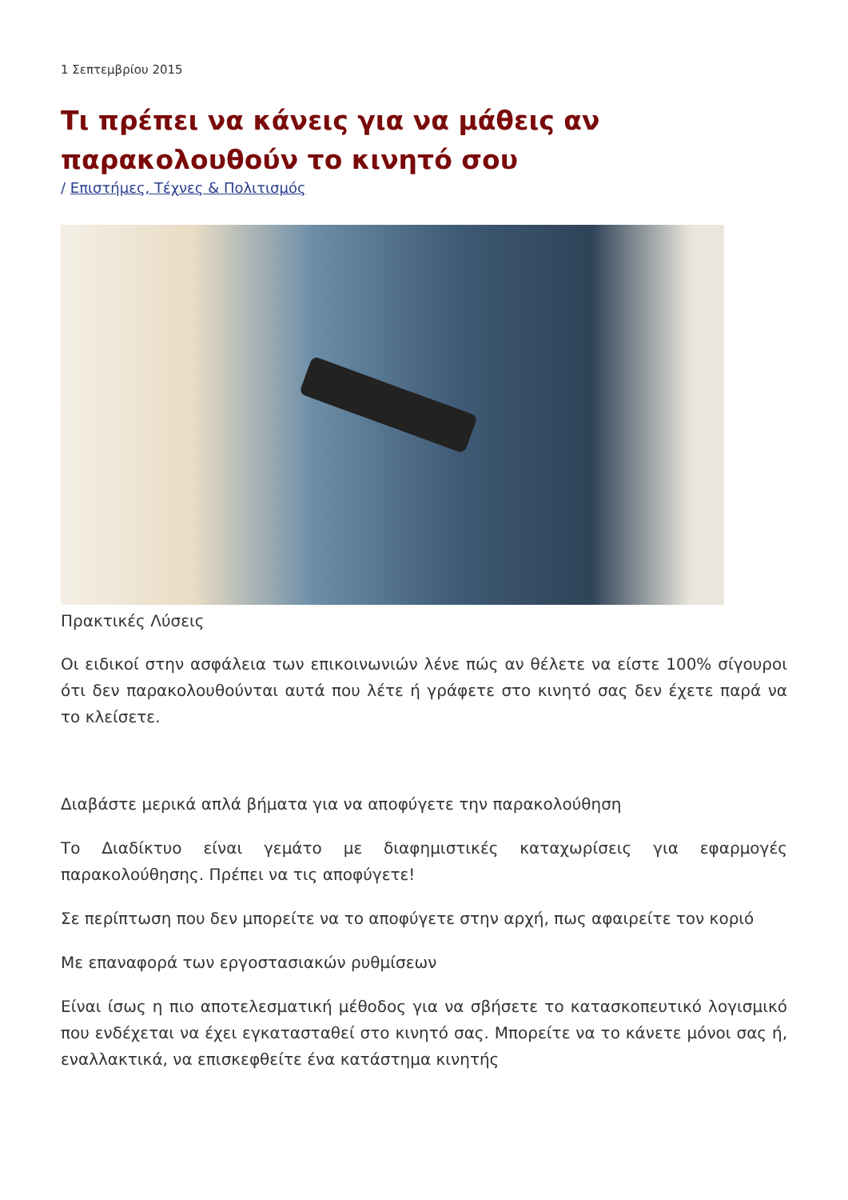1 Σεπτεμβρίου 2015
Τι πρέπει να κάνεις για να μάθεις αν παρακολουθούν το κινητό σου
/ Επιστήμες, Τέχνες & Πολιτισμός
Πρακτικές Λύσεις
Οι ειδικοί στην ασφάλεια των επικοινωνιών λένε πώς αν θέλετε να είστε 100% σίγουροι ότι δεν παρακολουθούνται αυτά που λέτε ή γράφετε στο κινητό σας δεν έχετε παρά να το κλείσετε.
Διαβάστε μερικά απλά βήματα για να αποφύγετε την παρακολούθηση
Το Διαδίκτυο είναι γεμάτο με διαφημιστικές καταχωρίσεις για εφαρμογές παρακολούθησης. Πρέπει να τις αποφύγετε!
Σε περίπτωση που δεν μπορείτε να το αποφύγετε στην αρχή, πως αφαιρείτε τον κοριό
Με επαναφορά των εργοστασιακών ρυθμίσεων
Είναι ίσως η πιο αποτελεσματική μέθοδος για να σβήσετε το κατασκοπευτικό λογισμικό που ενδέχεται να έχει εγκατασταθεί στο κινητό σας. Μπορείτε να το κάνετε μόνοι σας ή, εναλλακτικά, να επισκεφθείτε ένα κατάστημα κινητής